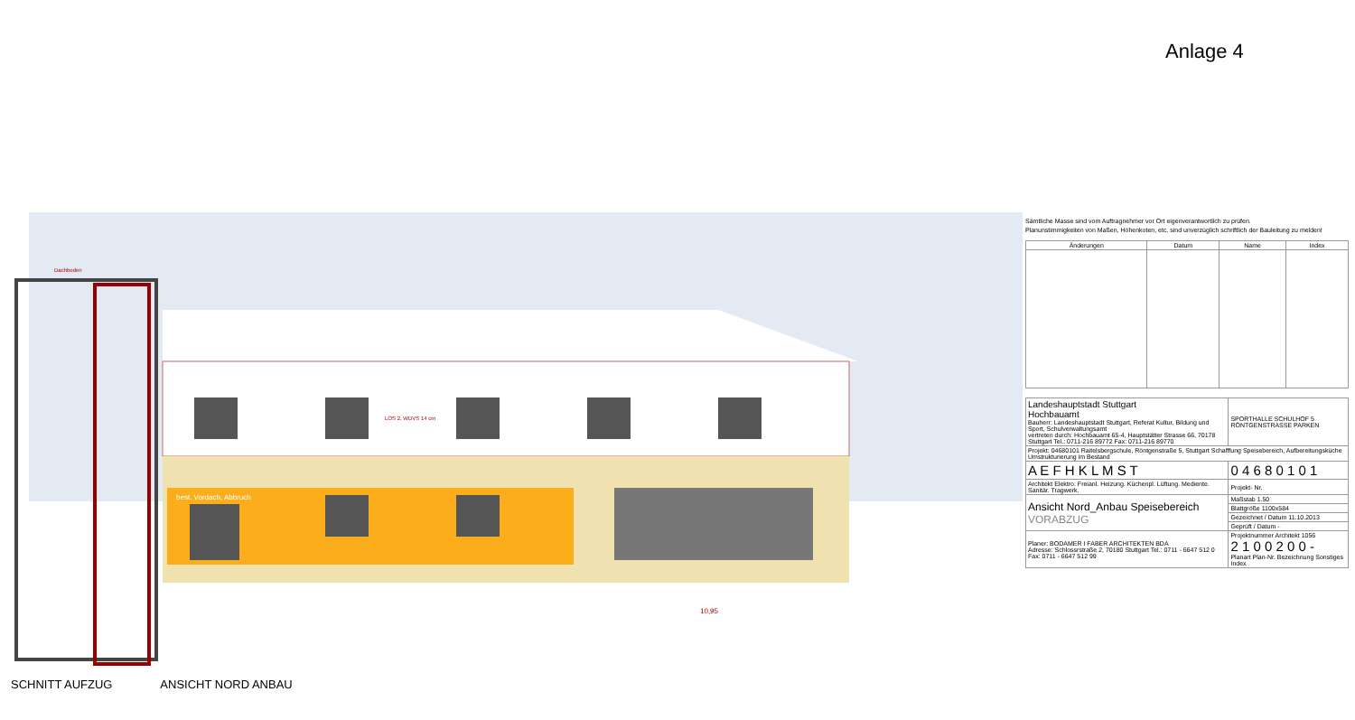Dachboden
best. Vordach, Abbruch
LOS 2, WDVS 14 cm
10,95
SCHNITT AUFZUG ANSICHT NORD ANBAU
Anlage 4
Sämtliche Masse sind vom Auftragnehmer vor Ort eigenverantwortlich zu prüfen.
Planunstimmigkeiten von Maßen, Höhenkoten, etc. sind unverzüglich schriftlich der Bauleitung zu melden!
| Änderungen | Datum | Name | Index |
| --- | --- | --- | --- |
| Landeshauptstadt Stuttgart Hochbauamt Bauherr: Landeshauptstadt Stuttgart, Referat Kultur, Bildung und Sport, Schulverwaltungsamt vertreten durch: Hochbauamt 65-4, Hauptstätter Strasse 66, 70178 Stuttgart Tel.: 0711-216 89772 Fax: 0711-216 89770 | SPORTHALLE SCHULHOF 5 RÖNTGENSTRASSE PARKEN |
| Projekt: 04680101 Raitelsbergschule, Röntgenstraße 5, Stuttgart Schafffung Speisebereich, Aufbereitungsküche Umstrukturierung im Bestand | |
| A E F H K L M S T | 0 4 6 8 0 1 0 1 |
| Architekt Elektro. Freianl. Heizung. Küchenpl. Lüftung. Mediente. Sanitär. Tragwerk. | Projekt- Nr. |
| Ansicht Nord_Anbau Speisebereich VORABZUG | Maßstab 1.50 |
| | Blattgröße 1100x584 |
| | Gezeichnet / Datum 11.10.2013 |
| | Geprüft / Datum - |
| Planer: BODAMER I FABER ARCHITEKTEN BDA Adresse: Schlossrstraße 2, 70180 Stuttgart Tel.: 0711 - 6647 512 0 Fax: 0711 - 6647 512 99 | Projektnummer Architekt 1056 2 1 0 0 2 0 0 - Planart Plan-Nr. Bezeichnung Sonstiges Index |